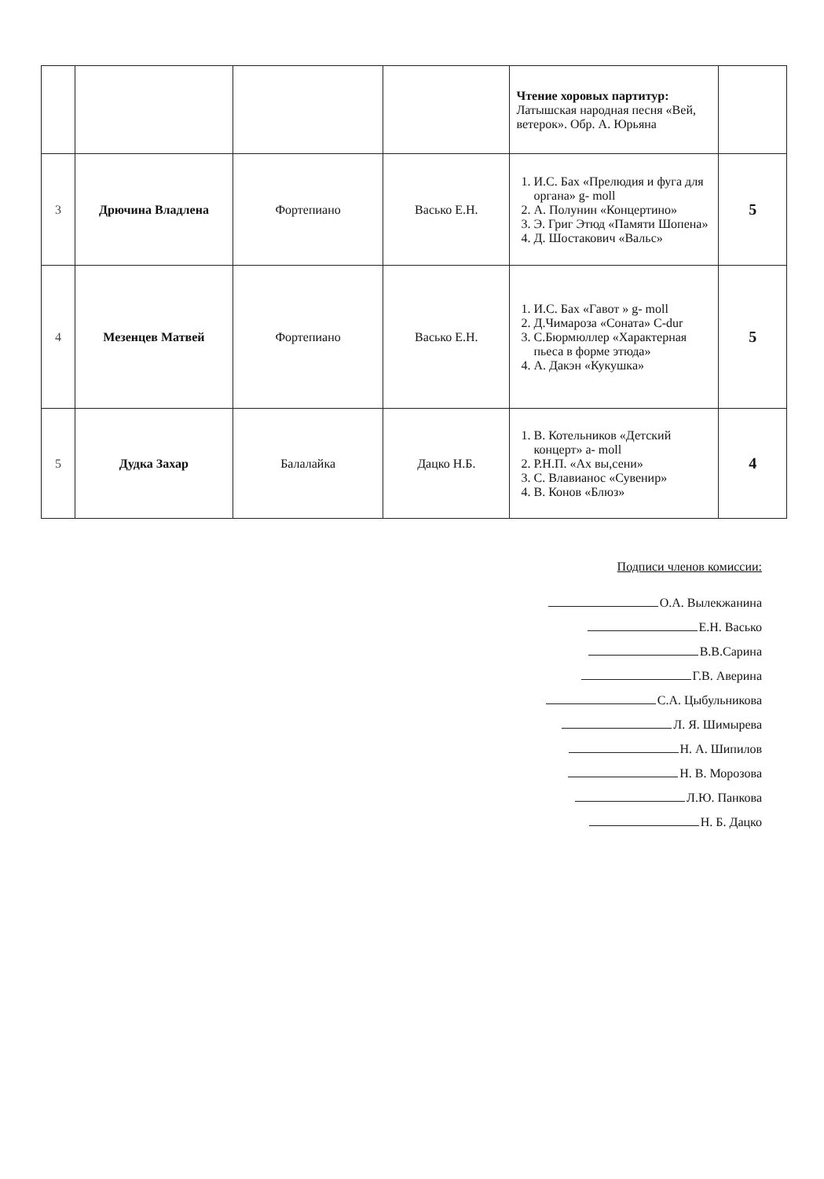| | | | | Чтение хоровых партитур: Латышская народная песня «Вей, ветерок». Обр. А. Юрьяна | |
| 3 | Дрючина Владлена | Фортепиано | Васько Е.Н. | 1. И.С. Бах «Прелюдия и фуга для органа» g- moll 2. А. Полунин «Концертино» 3. Э. Григ Этюд «Памяти Шопена» 4. Д. Шостакович «Вальс» | 5 |
| 4 | Мезенцев Матвей | Фортепиано | Васько Е.Н. | 1. И.С. Бах «Гавот » g- moll 2. Д.Чимароза «Соната» C-dur 3. С.Бюрмюллер «Характерная пьеса в форме этюда» 4. А. Дакэн «Кукушка» | 5 |
| 5 | Дудка Захар | Балалайка | Дацко Н.Б. | 1. В. Котельников «Детский концерт» a- moll 2. Р.Н.П. «Ах вы,сени» 3. С. Влавианос «Сувенир» 4. В. Конов «Блюз» | 4 |
Подписи членов комиссии:
О.А. Вылекжанина
Е.Н. Васько
В.В.Сарина
Г.В. Аверина
С.А. Цыбульникова
Л. Я. Шимырева
Н. А. Шипилов
Н. В. Морозова
Л.Ю. Панкова
Н. Б. Дацко